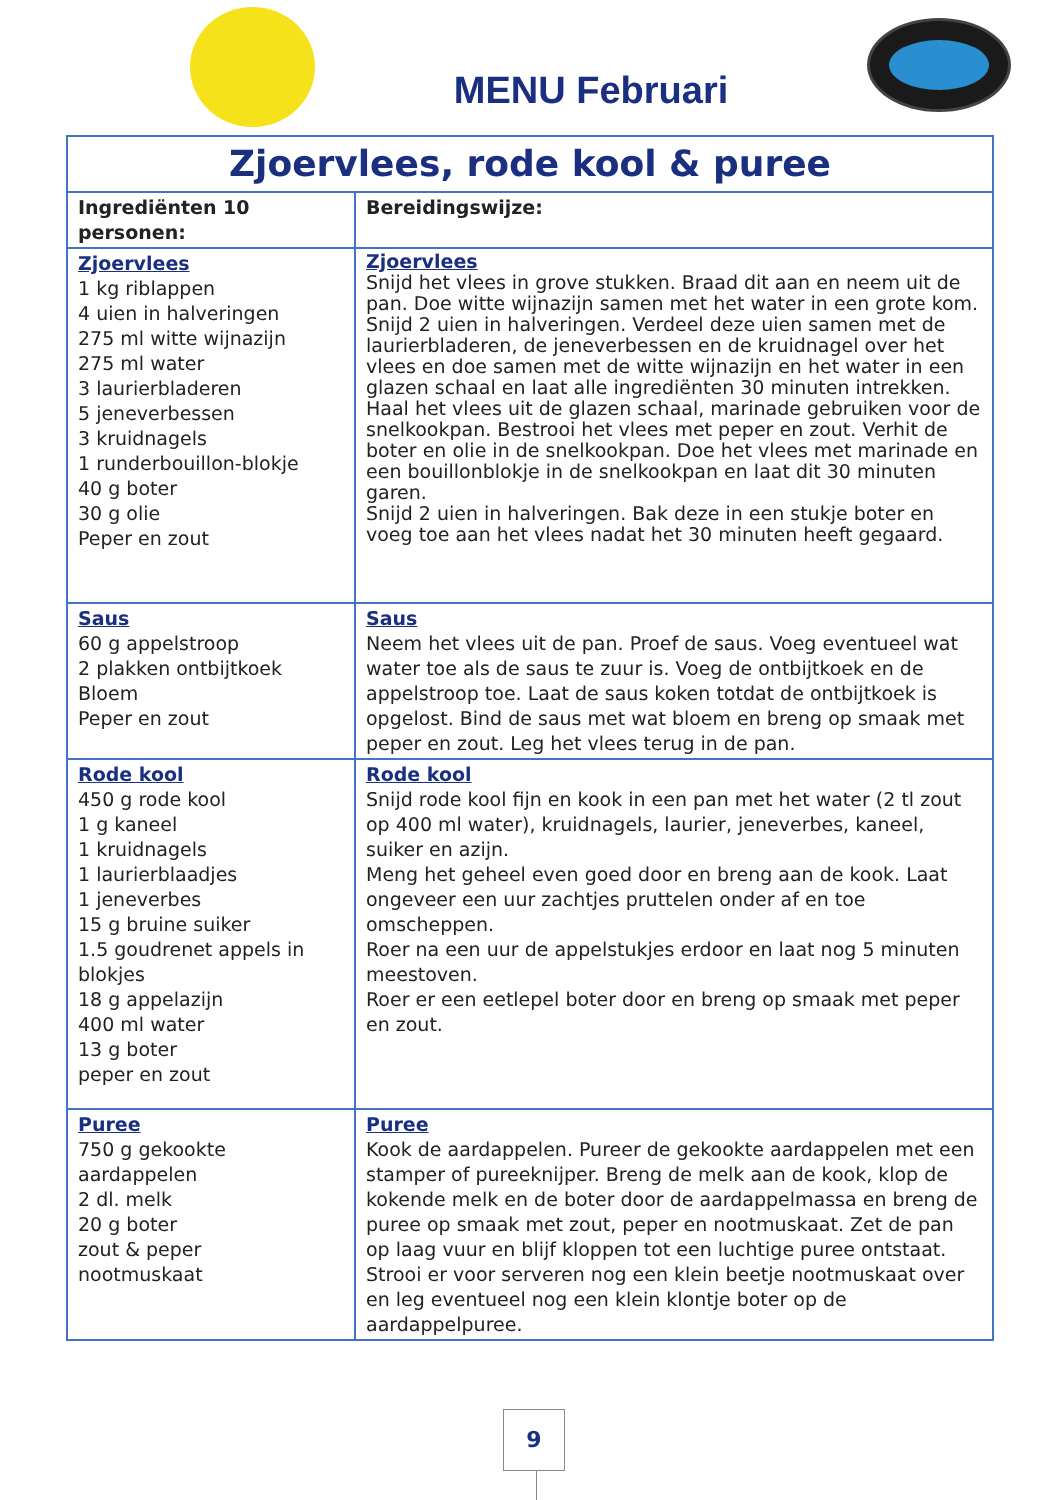MENU Februari
| Zjoervlees, rode kool & puree | |
| --- | --- |
| Ingrediënten 10 personen: | Bereidingswijze: |
| Zjoervlees 1 kg riblappen 4 uien in halveringen 275 ml witte wijnazijn 275 ml water 3 laurierbladeren 5 jeneverbessen 3 kruidnagels 1 runderbouillon-blokje 40 g boter 30 g olie Peper en zout | Zjoervlees Snijd het vlees in grove stukken. Braad dit aan en neem uit de pan. Doe witte wijnazijn samen met het water in een grote kom. Snijd 2 uien in halveringen. Verdeel deze uien samen met de laurierbladeren, de jeneverbessen en de kruidnagel over het vlees en doe samen met de witte wijnazijn en het water in een glazen schaal en laat alle ingrediënten 30 minuten intrekken. Haal het vlees uit de glazen schaal, marinade gebruiken voor de snelkookpan. Bestrooi het vlees met peper en zout. Verhit de boter en olie in de snelkookpan. Doe het vlees met marinade en een bouillonblokje in de snelkookpan en laat dit 30 minuten garen. Snijd 2 uien in halveringen. Bak deze in een stukje boter en voeg toe aan het vlees nadat het 30 minuten heeft gegaard. |
| Saus 60 g appelstroop 2 plakken ontbijtkoek Bloem Peper en zout | Saus Neem het vlees uit de pan. Proef de saus. Voeg eventueel wat water toe als de saus te zuur is. Voeg de ontbijtkoek en de appelstroop toe. Laat de saus koken totdat de ontbijtkoek is opgelost. Bind de saus met wat bloem en breng op smaak met peper en zout. Leg het vlees terug in de pan. |
| Rode kool 450 g rode kool 1 g kaneel 1 kruidnagels 1 laurierblaadjes 1 jeneverbes 15 g bruine suiker 1.5 goudrenet appels in blokjes 18 g appelazijn 400 ml water 13 g boter peper en zout | Rode kool Snijd rode kool fijn en kook in een pan met het water (2 tl zout op 400 ml water), kruidnagels, laurier, jeneverbes, kaneel, suiker en azijn. Meng het geheel even goed door en breng aan de kook. Laat ongeveer een uur zachtjes pruttelen onder af en toe omscheppen. Roer na een uur de appelstukjes erdoor en laat nog 5 minuten meestoven. Roer er een eetlepel boter door en breng op smaak met peper en zout. |
| Puree 750 g gekookte aardappelen 2 dl. melk 20 g boter zout & peper nootmuskaat | Puree Kook de aardappelen. Pureer de gekookte aardappelen met een stamper of pureeknijper. Breng de melk aan de kook, klop de kokende melk en de boter door de aardappelmassa en breng de puree op smaak met zout, peper en nootmuskaat. Zet de pan op laag vuur en blijf kloppen tot een luchtige puree ontstaat. Strooi er voor serveren nog een klein beetje nootmuskaat over en leg eventueel nog een klein klontje boter op de aardappelpuree. |
9